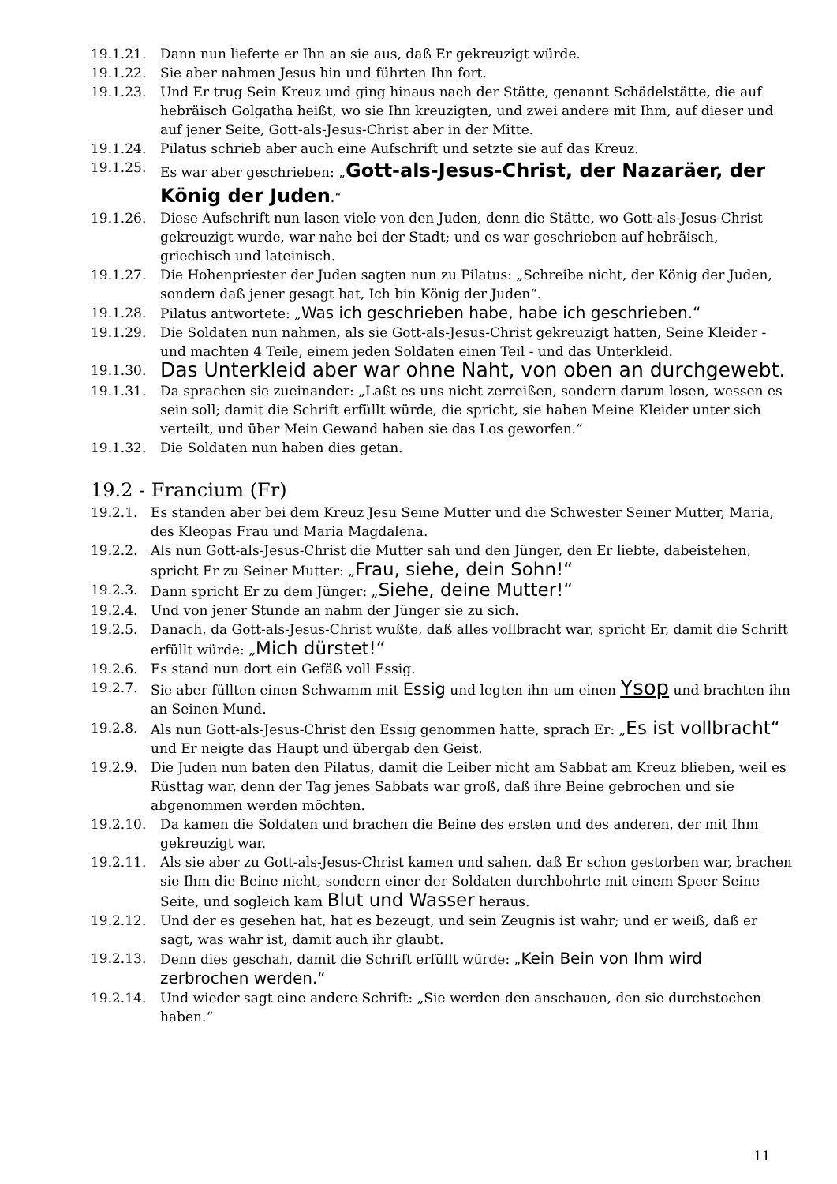19.1.21. Dann nun lieferte er Ihn an sie aus, daß Er gekreuzigt würde.
19.1.22. Sie aber nahmen Jesus hin und führten Ihn fort.
19.1.23. Und Er trug Sein Kreuz und ging hinaus nach der Stätte, genannt Schädelstätte, die auf hebräisch Golgatha heißt, wo sie Ihn kreuzigten, und zwei andere mit Ihm, auf dieser und auf jener Seite, Gott-als-Jesus-Christ aber in der Mitte.
19.1.24. Pilatus schrieb aber auch eine Aufschrift und setzte sie auf das Kreuz.
19.1.25. Es war aber geschrieben: „Gott-als-Jesus-Christ, der Nazaräer, der König der Juden.“
19.1.26. Diese Aufschrift nun lasen viele von den Juden, denn die Stätte, wo Gott-als-Jesus-Christ gekreuzigt wurde, war nahe bei der Stadt; und es war geschrieben auf hebräisch, griechisch und lateinisch.
19.1.27. Die Hohenpriester der Juden sagten nun zu Pilatus: „Schreibe nicht, der König der Juden, sondern daß jener gesagt hat, Ich bin König der Juden“.
19.1.28. Pilatus antwortete: „Was ich geschrieben habe, habe ich geschrieben.“
19.1.29. Die Soldaten nun nahmen, als sie Gott-als-Jesus-Christ gekreuzigt hatten, Seine Kleider - und machten 4 Teile, einem jeden Soldaten einen Teil - und das Unterkleid.
19.1.30. Das Unterkleid aber war ohne Naht, von oben an durchgewebt.
19.1.31. Da sprachen sie zueinander: „Laßt es uns nicht zerreißen, sondern darum losen, wessen es sein soll; damit die Schrift erfüllt würde, die spricht, sie haben Meine Kleider unter sich verteilt, und über Mein Gewand haben sie das Los geworfen.“
19.1.32. Die Soldaten nun haben dies getan.
19.2 - Francium (Fr)
19.2.1. Es standen aber bei dem Kreuz Jesu Seine Mutter und die Schwester Seiner Mutter, Maria, des Kleopas Frau und Maria Magdalena.
19.2.2. Als nun Gott-als-Jesus-Christ die Mutter sah und den Jünger, den Er liebte, dabeistehen, spricht Er zu Seiner Mutter: „Frau, siehe, dein Sohn!“
19.2.3. Dann spricht Er zu dem Jünger: „Siehe, deine Mutter!“
19.2.4. Und von jener Stunde an nahm der Jünger sie zu sich.
19.2.5. Danach, da Gott-als-Jesus-Christ wußte, daß alles vollbracht war, spricht Er, damit die Schrift erfüllt würde: „Mich dürstet!“
19.2.6. Es stand nun dort ein Gefäß voll Essig.
19.2.7. Sie aber füllten einen Schwamm mit Essig und legten ihn um einen Ysop und brachten ihn an Seinen Mund.
19.2.8. Als nun Gott-als-Jesus-Christ den Essig genommen hatte, sprach Er: „Es ist vollbracht“ und Er neigte das Haupt und übergab den Geist.
19.2.9. Die Juden nun baten den Pilatus, damit die Leiber nicht am Sabbat am Kreuz blieben, weil es Rüsttag war, denn der Tag jenes Sabbats war groß, daß ihre Beine gebrochen und sie abgenommen werden möchten.
19.2.10. Da kamen die Soldaten und brachen die Beine des ersten und des anderen, der mit Ihm gekreuzigt war.
19.2.11. Als sie aber zu Gott-als-Jesus-Christ kamen und sahen, daß Er schon gestorben war, brachen sie Ihm die Beine nicht, sondern einer der Soldaten durchbohrte mit einem Speer Seine Seite, und sogleich kam Blut und Wasser heraus.
19.2.12. Und der es gesehen hat, hat es bezeugt, und sein Zeugnis ist wahr; und er weiß, daß er sagt, was wahr ist, damit auch ihr glaubt.
19.2.13. Denn dies geschah, damit die Schrift erfüllt würde: „Kein Bein von Ihm wird zerbrochen werden.“
19.2.14. Und wieder sagt eine andere Schrift: „Sie werden den anschauen, den sie durchstochen haben.“
11